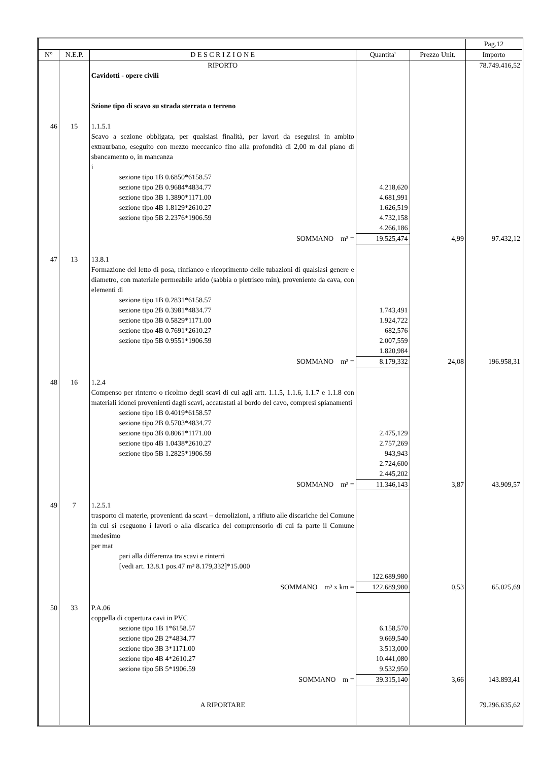| | | | | | Pag.12 |
| N° | N.E.P. | D E S C R I Z I O N E | Quantita' | Prezzo Unit. | Importo |
| | | RIPORTO | | | 78.749.416,52 |
| | | Cavidotti - opere civili Szione tipo di scavo su strada sterrata o terreno | | | |
| 46 | 15 | 1.1.5.1 Scavo a sezione obbligata, per qualsiasi finalità, per lavori da eseguirsi in ambito extraurbano, eseguito con mezzo meccanico fino alla profondità di 2,00 m dal piano di sbancamento o, in mancanza i sezione tipo 1B 0.6850*6158.57 sezione tipo 2B 0.9684*4834.77 sezione tipo 3B 1.3890*1171.00 sezione tipo 4B 1.8129*2610.27 sezione tipo 5B 2.2376*1906.59 | 4.218,620 4.681,991 1.626,519 4.732,158 4.266,186 | | |
| | | SOMMANO m³ = | 19.525,474 | 4,99 | 97.432,12 |
| 47 | 13 | 13.8.1 Formazione del letto di posa, rinfianco e ricoprimento delle tubazioni di qualsiasi genere e diametro, con materiale permeabile arido (sabbia o pietrisco min), proveniente da cava, con elementi di sezione tipo 1B 0.2831*6158.57 sezione tipo 2B 0.3981*4834.77 sezione tipo 3B 0.5829*1171.00 sezione tipo 4B 0.7691*2610.27 sezione tipo 5B 0.9551*1906.59 | 1.743,491 1.924,722 682,576 2.007,559 1.820,984 | | |
| | | SOMMANO m³ = | 8.179,332 | 24,08 | 196.958,31 |
| 48 | 16 | 1.2.4 Compenso per rinterro o ricolmo degli scavi di cui agli artt. 1.1.5, 1.1.6, 1.1.7 e 1.1.8 con materiali idonei provenienti dagli scavi, accatastati al bordo del cavo, compresi spianamenti sezione tipo 1B 0.4019*6158.57 sezione tipo 2B 0.5703*4834.77 sezione tipo 3B 0.8061*1171.00 sezione tipo 4B 1.0438*2610.27 sezione tipo 5B 1.2825*1906.59 | 2.475,129 2.757,269 943,943 2.724,600 2.445,202 | | |
| | | SOMMANO m³ = | 11.346,143 | 3,87 | 43.909,57 |
| 49 | 7 | 1.2.5.1 trasporto di materie, provenienti da scavi – demolizioni, a rifiuto alle discariche del Comune in cui si eseguono i lavori o alla discarica del comprensorio di cui fa parte il Comune medesimo per mat pari alla differenza tra scavi e rinterri [vedi art. 13.8.1 pos.47 m³ 8.179,332]*15.000 | 122.689,980 | | |
| | | SOMMANO m³ x km = | 122.689,980 | 0,53 | 65.025,69 |
| 50 | 33 | P.A.06 coppella di copertura cavi in PVC sezione tipo 1B 1*6158.57 sezione tipo 2B 2*4834.77 sezione tipo 3B 3*1171.00 sezione tipo 4B 4*2610.27 sezione tipo 5B 5*1906.59 | 6.158,570 9.669,540 3.513,000 10.441,080 9.532,950 | | |
| | | SOMMANO m = | 39.315,140 | 3,66 | 143.893,41 |
| | | A RIPORTARE | | | 79.296.635,62 |